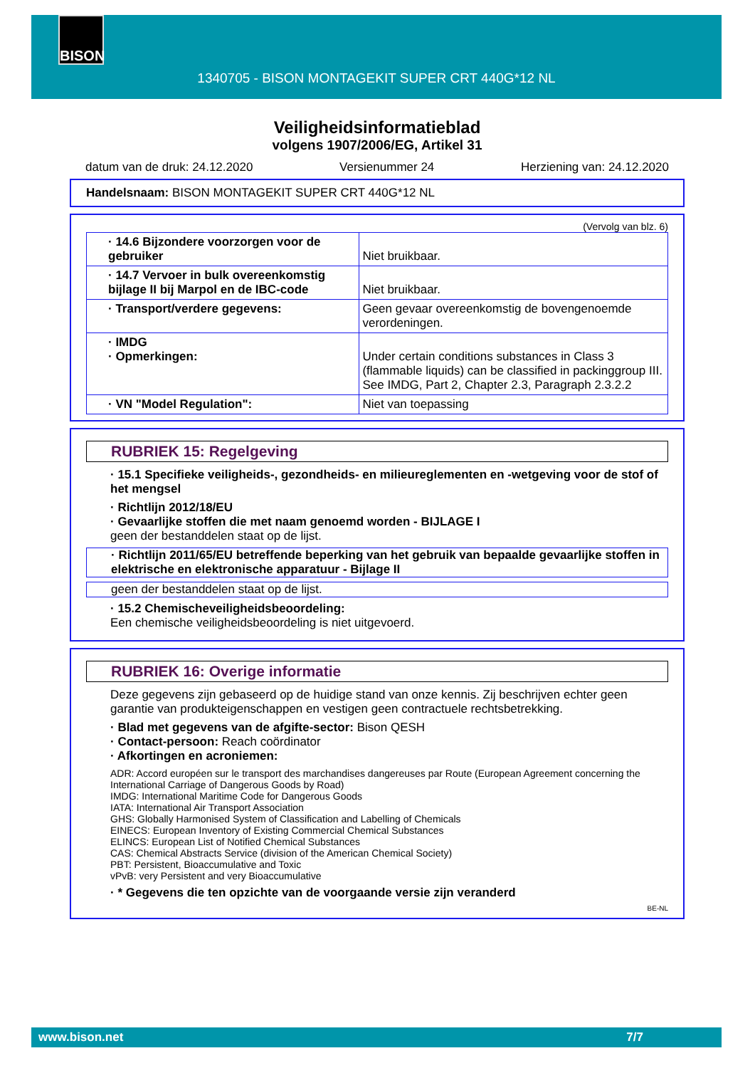BISON
1340705 - BISON MONTAGEKIT SUPER CRT 440G*12 NL
Veiligheidsinformatieblad
volgens 1907/2006/EG, Artikel 31
datum van de druk: 24.12.2020 Versienummer 24 Herziening van: 24.12.2020
Handelsnaam: BISON MONTAGEKIT SUPER CRT 440G*12 NL
(Vervolg van blz. 6)
| · 14.6 Bijzondere voorzorgen voor de gebruiker | Niet bruikbaar. |
| · 14.7 Vervoer in bulk overeenkomstig bijlage II bij Marpol en de IBC-code | Niet bruikbaar. |
| · Transport/verdere gegevens: | Geen gevaar overeenkomstig de bovengenoemde verordeningen. |
| · IMDG · Opmerkingen: | Under certain conditions substances in Class 3 (flammable liquids) can be classified in packinggroup III. See IMDG, Part 2, Chapter 2.3, Paragraph 2.3.2.2 |
| · VN "Model Regulation": | Niet van toepassing |
RUBRIEK 15: Regelgeving
· 15.1 Specifieke veiligheids-, gezondheids- en milieureglementen en -wetgeving voor de stof of het mengsel
· Richtlijn 2012/18/EU
· Gevaarlijke stoffen die met naam genoemd worden - BIJLAGE I
geen der bestanddelen staat op de lijst.
· Richtlijn 2011/65/EU betreffende beperking van het gebruik van bepaalde gevaarlijke stoffen in elektrische en elektronische apparatuur - Bijlage II
geen der bestanddelen staat op de lijst.
· 15.2 Chemischeveiligheidsbeoordeling:
Een chemische veiligheidsbeoordeling is niet uitgevoerd.
RUBRIEK 16: Overige informatie
Deze gegevens zijn gebaseerd op de huidige stand van onze kennis. Zij beschrijven echter geen garantie van produkteigenschappen en vestigen geen contractuele rechtsbetrekking.
· Blad met gegevens van de afgifte-sector: Bison QESH
· Contact-persoon: Reach coördinator
· Afkortingen en acroniemen:
ADR: Accord européen sur le transport des marchandises dangereuses par Route (European Agreement concerning the International Carriage of Dangerous Goods by Road)
IMDG: International Maritime Code for Dangerous Goods
IATA: International Air Transport Association
GHS: Globally Harmonised System of Classification and Labelling of Chemicals
EINECS: European Inventory of Existing Commercial Chemical Substances
ELINCS: European List of Notified Chemical Substances
CAS: Chemical Abstracts Service (division of the American Chemical Society)
PBT: Persistent, Bioaccumulative and Toxic
vPvB: very Persistent and very Bioaccumulative
· * Gegevens die ten opzichte van de voorgaande versie zijn veranderd
BE-NL
www.bison.net 7/7